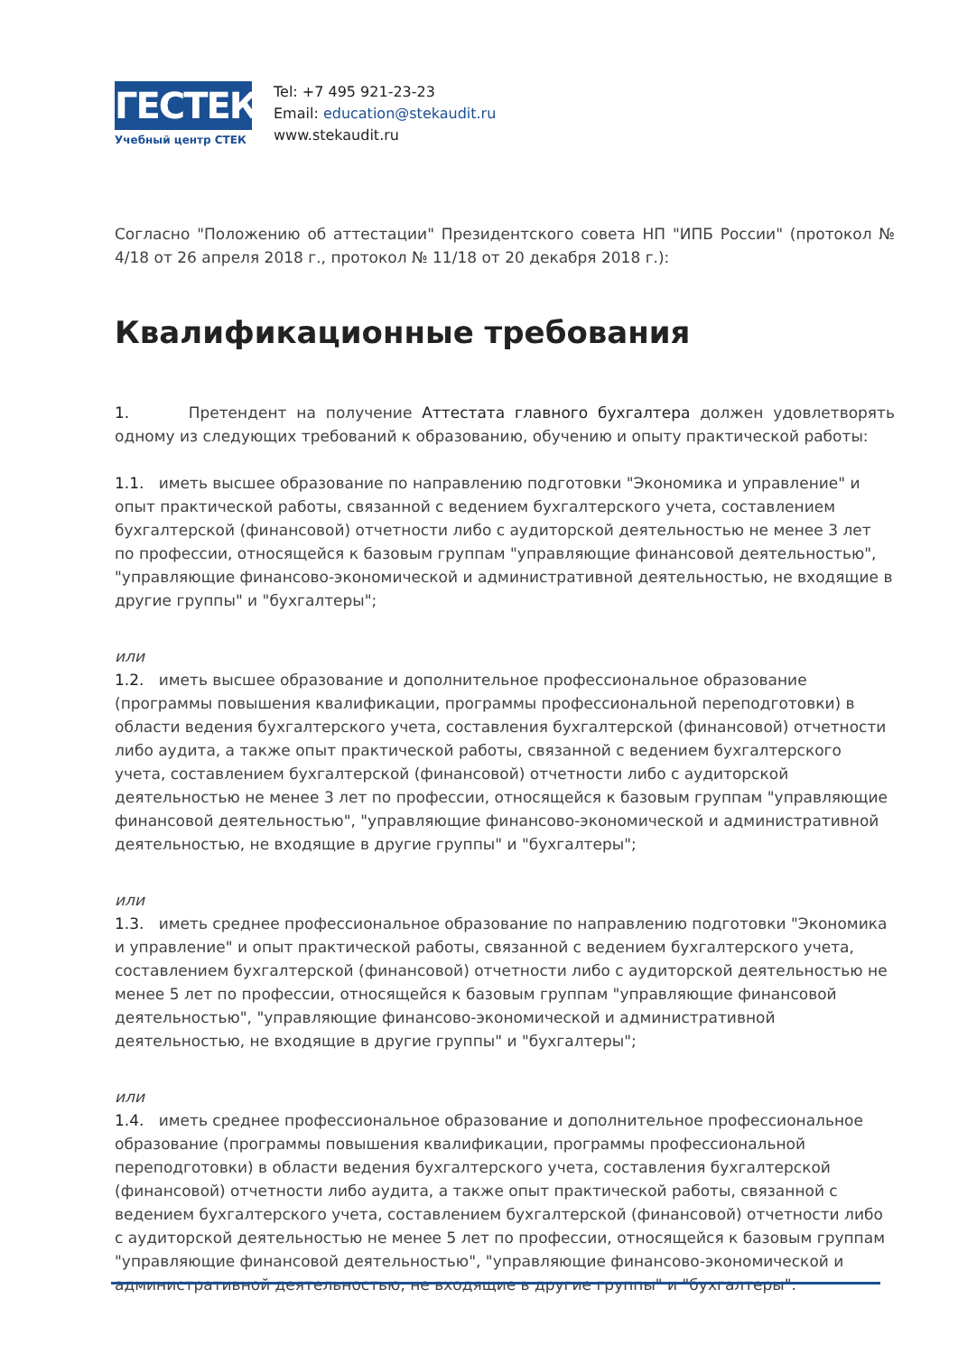ГЕСТЕК
Учебный центр СТЕК
Tel: +7 495 921-23-23
Email: education@stekaudit.ru
www.stekaudit.ru
Согласно "Положению об аттестации" Президентского совета НП "ИПБ России" (протокол № 4/18 от 26 апреля 2018 г., протокол № 11/18 от 20 декабря 2018 г.):
Квалификационные требования
1. Претендент на получение Аттестата главного бухгалтера должен удовлетворять одному из следующих требований к образованию, обучению и опыту практической работы:
1.1. иметь высшее образование по направлению подготовки "Экономика и управление" и опыт практической работы, связанной с ведением бухгалтерского учета, составлением бухгалтерской (финансовой) отчетности либо с аудиторской деятельностью не менее 3 лет по профессии, относящейся к базовым группам "управляющие финансовой деятельностью", "управляющие финансово-экономической и административной деятельностью, не входящие в другие группы" и "бухгалтеры";
или
1.2. иметь высшее образование и дополнительное профессиональное образование (программы повышения квалификации, программы профессиональной переподготовки) в области ведения бухгалтерского учета, составления бухгалтерской (финансовой) отчетности либо аудита, а также опыт практической работы, связанной с ведением бухгалтерского учета, составлением бухгалтерской (финансовой) отчетности либо с аудиторской деятельностью не менее 3 лет по профессии, относящейся к базовым группам "управляющие финансовой деятельностью", "управляющие финансово-экономической и административной деятельностью, не входящие в другие группы" и "бухгалтеры";
или
1.3. иметь среднее профессиональное образование по направлению подготовки "Экономика и управление" и опыт практической работы, связанной с ведением бухгалтерского учета, составлением бухгалтерской (финансовой) отчетности либо с аудиторской деятельностью не менее 5 лет по профессии, относящейся к базовым группам "управляющие финансовой деятельностью", "управляющие финансово-экономической и административной деятельностью, не входящие в другие группы" и "бухгалтеры";
или
1.4. иметь среднее профессиональное образование и дополнительное профессиональное образование (программы повышения квалификации, программы профессиональной переподготовки) в области ведения бухгалтерского учета, составления бухгалтерской (финансовой) отчетности либо аудита, а также опыт практической работы, связанной с ведением бухгалтерского учета, составлением бухгалтерской (финансовой) отчетности либо с аудиторской деятельностью не менее 5 лет по профессии, относящейся к базовым группам "управляющие финансовой деятельностью", "управляющие финансово-экономической и административной деятельностью, не входящие в другие группы" и "бухгалтеры".